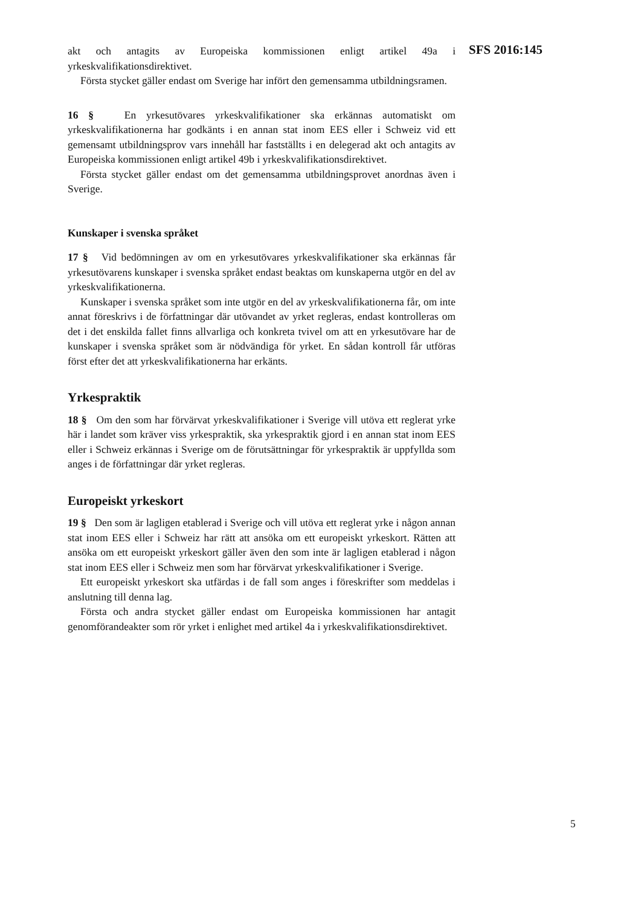SFS 2016:145
akt och antagits av Europeiska kommissionen enligt artikel 49a i yrkeskvalifikationsdirektivet.
Första stycket gäller endast om Sverige har infört den gemensamma utbildningsramen.
16 § En yrkesutövares yrkeskvalifikationer ska erkännas automatiskt om yrkeskvalifikationerna har godkänts i en annan stat inom EES eller i Schweiz vid ett gemensamt utbildningsprov vars innehåll har fastställts i en delegerad akt och antagits av Europeiska kommissionen enligt artikel 49b i yrkeskvalifikationsdirektivet.
Första stycket gäller endast om det gemensamma utbildningsprovet anordnas även i Sverige.
Kunskaper i svenska språket
17 § Vid bedömningen av om en yrkesutövares yrkeskvalifikationer ska erkännas får yrkesutövarens kunskaper i svenska språket endast beaktas om kunskaperna utgör en del av yrkeskvalifikationerna.
Kunskaper i svenska språket som inte utgör en del av yrkeskvalifikationerna får, om inte annat föreskrivs i de författningar där utövandet av yrket regleras, endast kontrolleras om det i det enskilda fallet finns allvarliga och konkreta tvivel om att en yrkesutövare har de kunskaper i svenska språket som är nödvändiga för yrket. En sådan kontroll får utföras först efter det att yrkeskvalifikationerna har erkänts.
Yrkespraktik
18 § Om den som har förvärvat yrkeskvalifikationer i Sverige vill utöva ett reglerat yrke här i landet som kräver viss yrkespraktik, ska yrkespraktik gjord i en annan stat inom EES eller i Schweiz erkännas i Sverige om de förutsättningar för yrkespraktik är uppfyllda som anges i de författningar där yrket regleras.
Europeiskt yrkeskort
19 § Den som är lagligen etablerad i Sverige och vill utöva ett reglerat yrke i någon annan stat inom EES eller i Schweiz har rätt att ansöka om ett europeiskt yrkeskort. Rätten att ansöka om ett europeiskt yrkeskort gäller även den som inte är lagligen etablerad i någon stat inom EES eller i Schweiz men som har förvärvat yrkeskvalifikationer i Sverige.
Ett europeiskt yrkeskort ska utfärdas i de fall som anges i föreskrifter som meddelas i anslutning till denna lag.
Första och andra stycket gäller endast om Europeiska kommissionen har antagit genomförandeakter som rör yrket i enlighet med artikel 4a i yrkeskvalifikationsdirektivet.
5